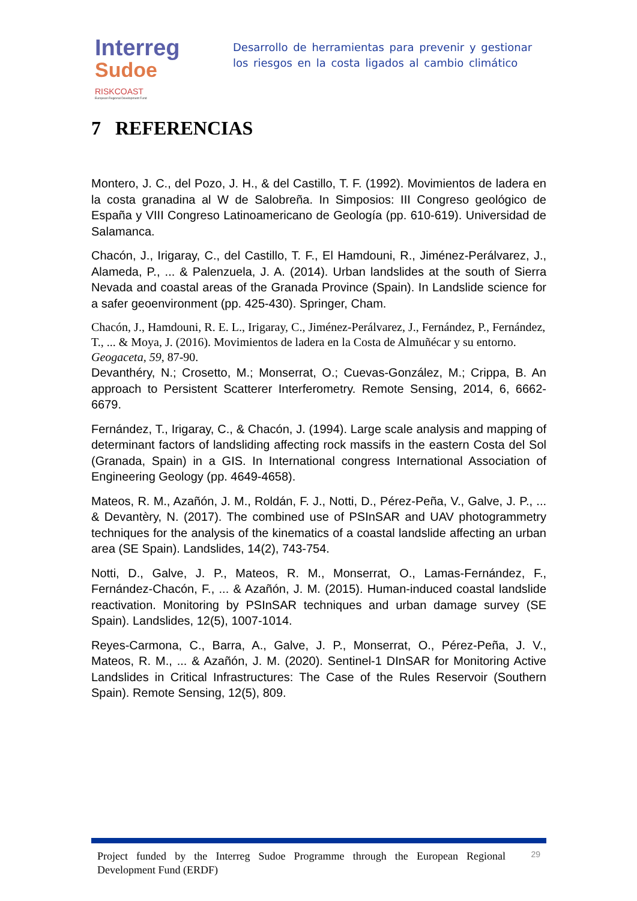Interreg
Sudoe
RISKCOAST
European Regional Development Fund
Desarrollo de herramientas para prevenir y gestionar los riesgos en la costa ligados al cambio climático
7 REFERENCIAS
Montero, J. C., del Pozo, J. H., & del Castillo, T. F. (1992). Movimientos de ladera en la costa granadina al W de Salobreña. In Simposios: III Congreso geológico de España y VIII Congreso Latinoamericano de Geología (pp. 610-619). Universidad de Salamanca.
Chacón, J., Irigaray, C., del Castillo, T. F., El Hamdouni, R., Jiménez-Perálvarez, J., Alameda, P., ... & Palenzuela, J. A. (2014). Urban landslides at the south of Sierra Nevada and coastal areas of the Granada Province (Spain). In Landslide science for a safer geoenvironment (pp. 425-430). Springer, Cham.
Chacón, J., Hamdouni, R. E. L., Irigaray, C., Jiménez-Perálvarez, J., Fernández, P., Fernández, T., ... & Moya, J. (2016). Movimientos de ladera en la Costa de Almuñécar y su entorno. Geogaceta, 59, 87-90.
Devanthéry, N.; Crosetto, M.; Monserrat, O.; Cuevas-González, M.; Crippa, B. An approach to Persistent Scatterer Interferometry. Remote Sensing, 2014, 6, 6662-6679.
Fernández, T., Irigaray, C., & Chacón, J. (1994). Large scale analysis and mapping of determinant factors of landsliding affecting rock massifs in the eastern Costa del Sol (Granada, Spain) in a GIS. In International congress International Association of Engineering Geology (pp. 4649-4658).
Mateos, R. M., Azañón, J. M., Roldán, F. J., Notti, D., Pérez-Peña, V., Galve, J. P., ... & Devantèry, N. (2017). The combined use of PSInSAR and UAV photogrammetry techniques for the analysis of the kinematics of a coastal landslide affecting an urban area (SE Spain). Landslides, 14(2), 743-754.
Notti, D., Galve, J. P., Mateos, R. M., Monserrat, O., Lamas-Fernández, F., Fernández-Chacón, F., ... & Azañón, J. M. (2015). Human-induced coastal landslide reactivation. Monitoring by PSInSAR techniques and urban damage survey (SE Spain). Landslides, 12(5), 1007-1014.
Reyes-Carmona, C., Barra, A., Galve, J. P., Monserrat, O., Pérez-Peña, J. V., Mateos, R. M., ... & Azañón, J. M. (2020). Sentinel-1 DInSAR for Monitoring Active Landslides in Critical Infrastructures: The Case of the Rules Reservoir (Southern Spain). Remote Sensing, 12(5), 809.
Project funded by the Interreg Sudoe Programme through the European Regional Development Fund (ERDF)
29